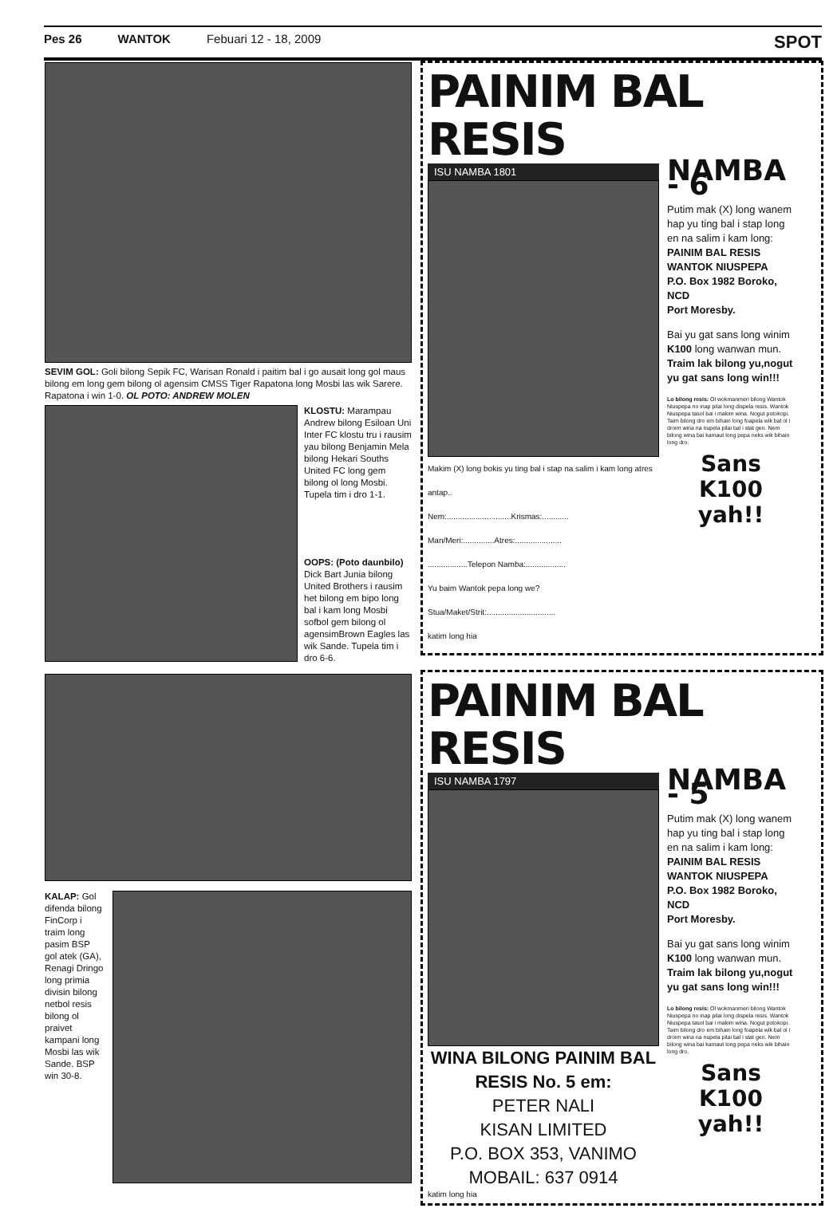Pes 26 WANTOK Febuari 12 - 18, 2009 SPOT
SEVIM GOL: Goli bilong Sepik FC, Warisan Ronald i paitim bal i go ausait long gol maus bilong em long gem bilong ol agensim CMSS Tiger Rapatona long Mosbi las wik Sarere. Rapatona i win 1-0. OL POTO: ANDREW MOLEN
KLOSTU: Marampau Andrew bilong Esiloan Uni Inter FC klostu tru i rausim yau bilong Benjamin Mela bilong Hekari Souths United FC long gem bilong ol long Mosbi. Tupela tim i dro 1-1.
OOPS: (Poto daunbilo) Dick Bart Junia bilong United Brothers i rausim het bilong em bipo long bal i kam long Mosbi sofbol gem bilong ol agensimBrown Eagles las wik Sande. Tupela tim i dro 6-6.
KALAP: Gol difenda bilong FinCorp i traim long pasim BSP gol atek (GA), Renagi Dringo long primia divisin bilong netbol resis bilong ol praivet kampani long Mosbi las wik Sande. BSP win 30-8.
PAINIM BAL RESIS
ISU NAMBA 1801
Makim (X) long bokis yu ting bal i stap na salim i kam long atres antap..
Nem:.............................Krismas:............
Man/Meri:..............Atres:.....................
..................Telepon Namba:..................
Yu baim Wantok pepa long we?
Stua/Maket/Strit:...............................
katim long hia
NAMBA - 6
Putim mak (X) long wanem hap yu ting bal i stap long en na salim i kam long:
PAINIM BAL RESIS
WANTOK NIUSPEPA
P.O. Box 1982 Boroko, NCD
Port Moresby.
Bai yu gat sans long winim K100 long wanwan mun.
Traim lak bilong yu,nogut yu gat sans long win!!!
Lo bilong resis: Ol wokmanmeri bilong Wantok Niuspepa no inap pilai long dispela resis. Wantok Niuspepa tasol bai i makim wina. Nogut potokopi. Taim bilong dro em bihain long foapela wik bal ol i droim wina na nupela pilai bal i stat gen. Nem bilong wina bai kamaut long pepa neks wik bihain long dro.
Sans
K100
yah!!
PAINIM BAL RESIS
ISU NAMBA 1797
WINA BILONG PAINIM BAL RESIS No. 5 em:
PETER NALI
KISAN LIMITED
P.O. BOX 353, VANIMO
MOBAIL: 637 0914
katim long hia
NAMBA - 5
Putim mak (X) long wanem hap yu ting bal i stap long en na salim i kam long:
PAINIM BAL RESIS
WANTOK NIUSPEPA
P.O. Box 1982 Boroko, NCD
Port Moresby.
Bai yu gat sans long winim K100 long wanwan mun.
Traim lak bilong yu,nogut yu gat sans long win!!!
Lo bilong resis: Ol wokmanmeri bilong Wantok Niuspepa no inap pilai long dispela resis. Wantok Niuspepa tasol bai i makim wina. Nogut potokopi. Taim bilong dro em bihain long foapela wik bal ol i droim wina na nupela pilai bal i stat gen. Nem bilong wina bai kamaut long pepa neks wik bihain long dro.
Sans
K100
yah!!